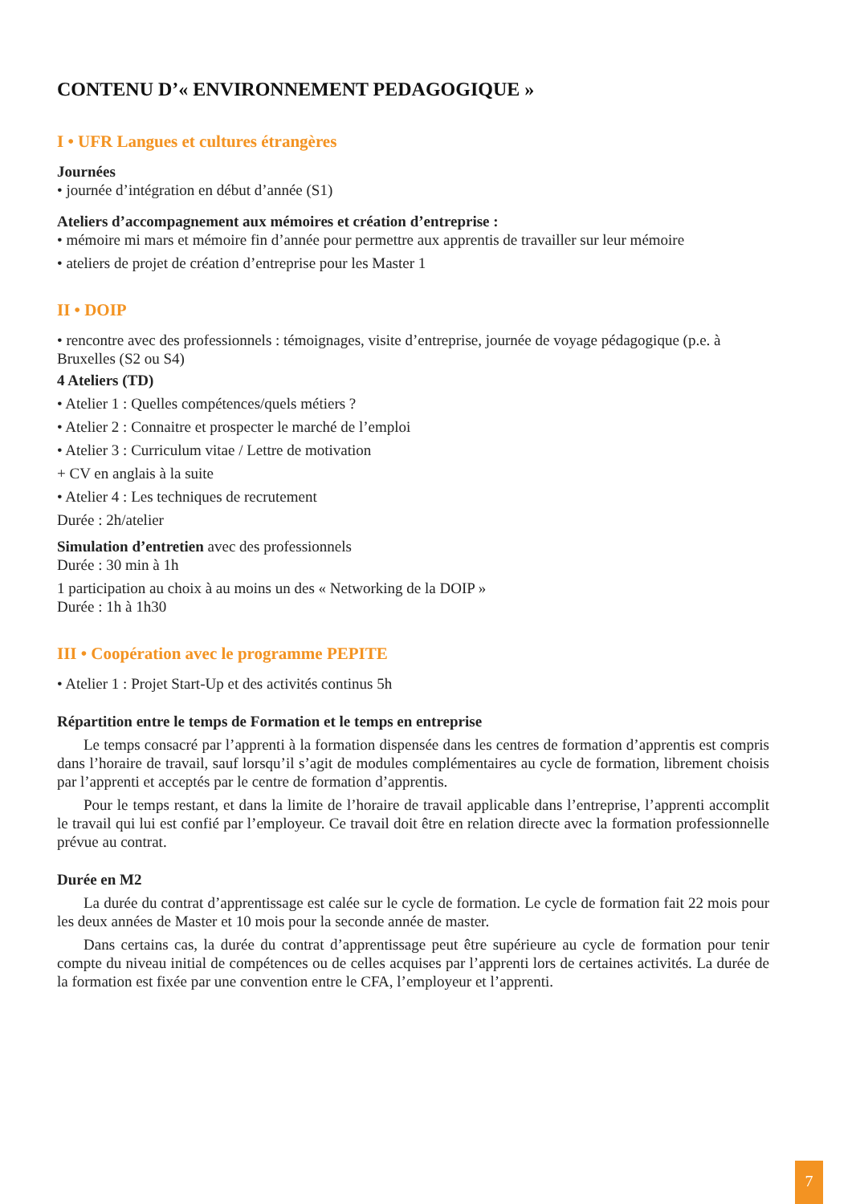CONTENU D’« ENVIRONNEMENT PEDAGOGIQUE »
I • UFR Langues et cultures étrangères
Journées
• journée d’intégration en début d’année (S1)
Ateliers d’accompagnement aux mémoires et création d’entreprise :
• mémoire mi mars et mémoire fin d’année pour permettre aux apprentis de travailler sur leur mémoire
• ateliers de projet de création d’entreprise pour les Master 1
II • DOIP
• rencontre avec des professionnels : témoignages, visite d’entreprise, journée de voyage pédagogique (p.e. à Bruxelles (S2 ou S4)
4 Ateliers (TD)
• Atelier 1 : Quelles compétences/quels métiers ?
• Atelier 2 : Connaitre et prospecter le marché de l’emploi
• Atelier 3 : Curriculum vitae / Lettre de motivation
+ CV en anglais à la suite
• Atelier 4 : Les techniques de recrutement
Durée : 2h/atelier
Simulation d’entretien avec des professionnels
Durée : 30 min à 1h
1 participation au choix à au moins un des « Networking de la DOIP »
Durée : 1h à 1h30
III • Coopération avec le programme PEPITE
• Atelier 1 : Projet Start-Up et des activités continus 5h
Répartition entre le temps de Formation et le temps en entreprise
Le temps consacré par l’apprenti à la formation dispensée dans les centres de formation d’apprentis est compris dans l’horaire de travail, sauf lorsqu’il s’agit de modules complémentaires au cycle de formation, librement choisis par l’apprenti et acceptés par le centre de formation d’apprentis.
Pour le temps restant, et dans la limite de l’horaire de travail applicable dans l’entreprise, l’apprenti accomplit le travail qui lui est confié par l’employeur. Ce travail doit être en relation directe avec la formation professionnelle prévue au contrat.
Durée en M2
La durée du contrat d’apprentissage est calée sur le cycle de formation. Le cycle de formation fait 22 mois pour les deux années de Master et 10 mois pour la seconde année de master.
Dans certains cas, la durée du contrat d’apprentissage peut être supérieure au cycle de formation pour tenir compte du niveau initial de compétences ou de celles acquises par l’apprenti lors de certaines activités. La durée de la formation est fixée par une convention entre le CFA, l’employeur et l’apprenti.
7